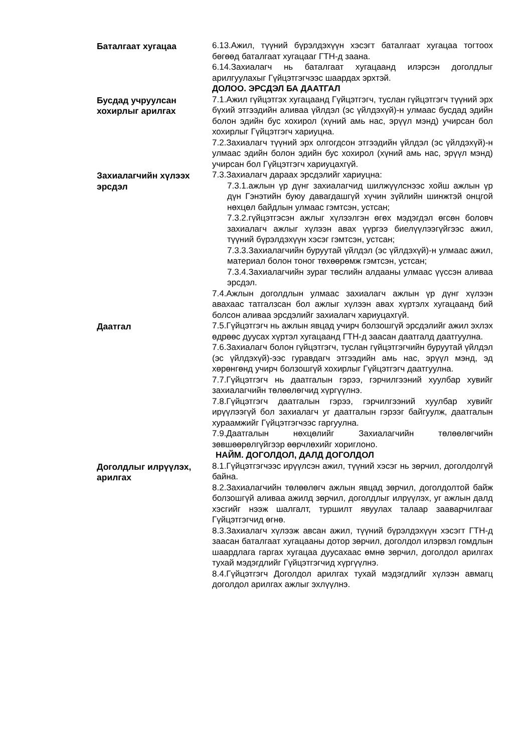Баталгаат хугацаа 6.13.Ажил, түүний бүрэлдэхүүн хэсэгт баталгаат хугацаа тогтоох бөгөөд баталгаат хугацааг ГТН-д заана.
6.14.Захиалагч нь баталгаат хугацаанд илэрсэн доголдлыг арилгуулахыг Гүйцэтгэгчээс шаардах эрхтэй.
ДОЛОО. ЭРСДЭЛ БА ДААТГАЛ
Бусдад учруулсан хохирлыг арилгах
7.1.Ажил гүйцэтгэх хугацаанд Гүйцэтгэгч, туслан гүйцэтгэгч түүний эрх бүхий этгээдийн аливаа үйлдэл (эс үйлдэхүй)-н улмаас бусдад эдийн болон эдийн бус хохирол (хүний амь нас, эрүүл мэнд) учирсан бол хохирлыг Гүйцэтгэгч хариуцна.
7.2.Захиалагч түүний эрх олгогдсон этгээдийн үйлдэл (эс үйлдэхүй)-н улмаас эдийн болон эдийн бус хохирол (хүний амь нас, эрүүл мэнд) учирсан бол Гүйцэтгэгч хариуцахгүй.
Захиалагчийн хүлээх эрсдэл
7.3.Захиалагч дараах эрсдэлийг хариуцна:
7.3.1.ажлын үр дүнг захиалагчид шилжүүлснээс хойш ажлын үр дүн Гэнэтийн буюу давагдашгүй хүчин зүйлийн шинжтэй онцгой нөхцөл байдлын улмаас гэмтсэн, устсан;
7.3.2.гүйцэтгэсэн ажлыг хүлээлгэн өгөх мэдэгдэл өгсөн боловч захиалагч ажлыг хүлээн авах үүргээ биелүүлээгүйгээс ажил, түүний бүрэлдэхүүн хэсэг гэмтсэн, устсан;
7.3.3.Захиалагчийн буруутай үйлдэл (эс үйлдэхүй)-н улмаас ажил, материал болон тоног төхөөрөмж гэмтсэн, устсан;
7.3.4.Захиалагчийн зураг төслийн алдааны улмаас үүссэн аливаа эрсдэл.
7.4.Ажлын доголдлын улмаас захиалагч ажлын үр дүнг хүлээн авахаас татгалзсан бол ажлыг хүлээн авах хүртэлх хугацаанд бий болсон аливаа эрсдэлийг захиалагч хариуцахгүй.
Даатгал 7.5.Гүйцэтгэгч нь ажлын явцад учирч болзошгүй эрсдэлийг ажил эхлэх өдрөөс дуусах хүртэл хугацаанд ГТН-д заасан даатгалд даатгуулна.
7.6.Захиалагч болон гүйцэтгэгч, туслан гүйцэтгэгчийн буруутай үйлдэл (эс үйлдэхүй)-ээс гуравдагч этгээдийн амь нас, эрүүл мэнд, эд хөрөнгөнд учирч болзошгүй хохирлыг Гүйцэтгэгч даатгуулна.
7.7.Гүйцэтгэгч нь даатгалын гэрээ, гэрчилгээний хуулбар хувийг захиалагчийн төлөөлөгчид хүргүүлнэ.
7.8.Гүйцэтгэгч даатгалын гэрээ, гэрчилгээний хуулбар хувийг ирүүлээгүй бол захиалагч уг даатгалын гэрээг байгуулж, даатгалын хураамжийг Гүйцэтгэгчээс гаргуулна.
7.9.Даатгалын нөхцөлийг Захиалагчийн төлөөлөгчийн зөвшөөрөлгүйгээр өөрчлөхийг хориглоно.
НАЙМ. ДОГОЛДОЛ, ДАЛД ДОГОЛДОЛ
Доголдлыг илрүүлэх, арилгах
8.1.Гүйцэтгэгчээс ирүүлсэн ажил, түүний хэсэг нь зөрчил, доголдолгүй байна.
8.2.Захиалагчийн төлөөлөгч ажлын явцад зөрчил, доголдолтой байж болзошгүй аливаа ажилд зөрчил, доголдлыг илрүүлэх, уг ажлын далд хэсгийг нээж шалгалт, туршилт явуулах талаар зааварчилгааг Гүйцэтгэгчид өгнө.
8.3.Захиалагч хүлээж авсан ажил, түүний бүрэлдэхүүн хэсэгт ГТН-д заасан баталгаат хугацааны дотор зөрчил, доголдол илэрвэл гомдлын шаардлага гаргах хугацаа дуусахаас өмнө зөрчил, доголдол арилгах тухай мэдэгдлийг Гүйцэтгэгчид хүргүүлнэ.
8.4.Гүйцэтгэгч Доголдол арилгах тухай мэдэгдлийг хүлээн авмагц доголдол арилгах ажлыг эхлүүлнэ.